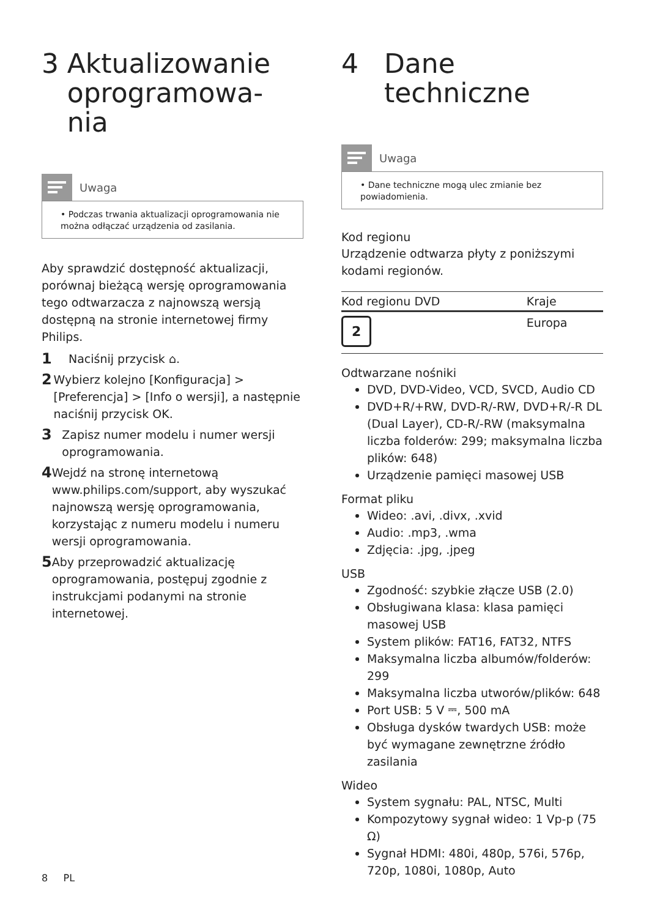3 Aktualizowanie oprogramowa-
nia
Uwaga
• Podczas trwania aktualizacji oprogramowania nie można odłączać urządzenia od zasilania.
Aby sprawdzić dostępność aktualizacji, porównaj bieżącą wersję oprogramowania tego odtwarzacza z najnowszą wersją dostępną na stronie internetowej firmy Philips.
1 Naciśnij przycisk ⌂.
2 Wybierz kolejno [Konfiguracja] > [Preferencja] > [Info o wersji], a następnie naciśnij przycisk OK.
3 Zapisz numer modelu i numer wersji oprogramowania.
4 Wejdź na stronę internetową www.philips.com/support, aby wyszukać najnowszą wersję oprogramowania, korzystając z numeru modelu i numeru wersji oprogramowania.
5 Aby przeprowadzić aktualizację oprogramowania, postępuj zgodnie z instrukcjami podanymi na stronie internetowej.
4 Dane techniczne
Uwaga
• Dane techniczne mogą ulec zmianie bez powiadomienia.
Kod regionu
Urządzenie odtwarza płyty z poniższymi kodami regionów.
| Kod regionu DVD | Kraje |
| --- | --- |
| 2 | Europa |
Odtwarzane nośniki
DVD, DVD-Video, VCD, SVCD, Audio CD
DVD+R/+RW, DVD-R/-RW, DVD+R/-R DL (Dual Layer), CD-R/-RW (maksymalna liczba folderów: 299; maksymalna liczba plików: 648)
Urządzenie pamięci masowej USB
Format pliku
Wideo: .avi, .divx, .xvid
Audio: .mp3, .wma
Zdjęcia: .jpg, .jpeg
USB
Zgodność: szybkie złącze USB (2.0)
Obsługiwana klasa: klasa pamięci masowej USB
System plików: FAT16, FAT32, NTFS
Maksymalna liczba albumów/folderów: 299
Maksymalna liczba utworów/plików: 648
Port USB: 5 V ⎓, 500 mA
Obsługa dysków twardych USB: może być wymagane zewnętrzne źródło zasilania
Wideo
System sygnału: PAL, NTSC, Multi
Kompozytowy sygnał wideo: 1 Vp-p (75 Ω)
Sygnał HDMI: 480i, 480p, 576i, 576p, 720p, 1080i, 1080p, Auto
8 PL